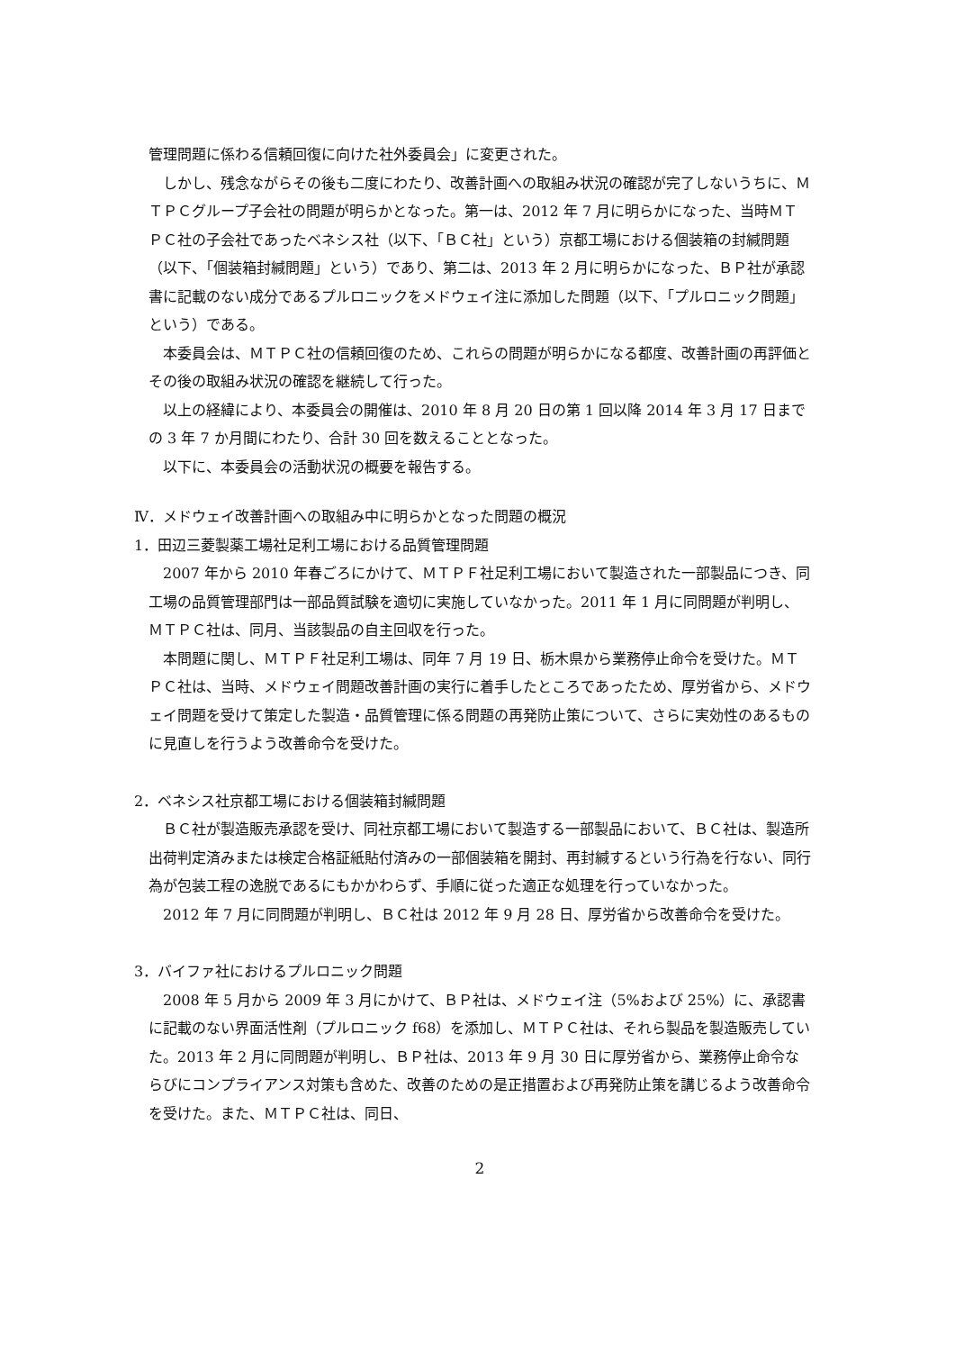管理問題に係わる信頼回復に向けた社外委員会」に変更された。
しかし、残念ながらその後も二度にわたり、改善計画への取組み状況の確認が完了しないうちに、ＭＴＰＣグループ子会社の問題が明らかとなった。第一は、2012 年 7 月に明らかになった、当時ＭＴＰＣ社の子会社であったベネシス社（以下、「ＢＣ社」という）京都工場における個装箱の封緘問題（以下、「個装箱封緘問題」という）であり、第二は、2013 年 2 月に明らかになった、ＢＰ社が承認書に記載のない成分であるプルロニックをメドウェイ注に添加した問題（以下、「プルロニック問題」という）である。
本委員会は、ＭＴＰＣ社の信頼回復のため、これらの問題が明らかになる都度、改善計画の再評価とその後の取組み状況の確認を継続して行った。
以上の経緯により、本委員会の開催は、2010 年 8 月 20 日の第 1 回以降 2014 年 3 月 17 日までの 3 年 7 か月間にわたり、合計 30 回を数えることとなった。
以下に、本委員会の活動状況の概要を報告する。
Ⅳ．メドウェイ改善計画への取組み中に明らかとなった問題の概況
1．田辺三菱製薬工場社足利工場における品質管理問題
2007 年から 2010 年春ごろにかけて、ＭＴＰＦ社足利工場において製造された一部製品につき、同工場の品質管理部門は一部品質試験を適切に実施していなかった。2011 年 1 月に同問題が判明し、ＭＴＰＣ社は、同月、当該製品の自主回収を行った。
本問題に関し、ＭＴＰＦ社足利工場は、同年 7 月 19 日、栃木県から業務停止命令を受けた。ＭＴＰＣ社は、当時、メドウェイ問題改善計画の実行に着手したところであったため、厚労省から、メドウェイ問題を受けて策定した製造・品質管理に係る問題の再発防止策について、さらに実効性のあるものに見直しを行うよう改善命令を受けた。
2．ベネシス社京都工場における個装箱封緘問題
ＢＣ社が製造販売承認を受け、同社京都工場において製造する一部製品において、ＢＣ社は、製造所出荷判定済みまたは検定合格証紙貼付済みの一部個装箱を開封、再封緘するという行為を行ない、同行為が包装工程の逸脱であるにもかかわらず、手順に従った適正な処理を行っていなかった。
2012 年 7 月に同問題が判明し、ＢＣ社は 2012 年 9 月 28 日、厚労省から改善命令を受けた。
3．バイファ社におけるプルロニック問題
2008 年 5 月から 2009 年 3 月にかけて、ＢＰ社は、メドウェイ注（5%および 25%）に、承認書に記載のない界面活性剤（プルロニック f68）を添加し、ＭＴＰＣ社は、それら製品を製造販売していた。2013 年 2 月に同問題が判明し、ＢＰ社は、2013 年 9 月 30 日に厚労省から、業務停止命令ならびにコンプライアンス対策も含めた、改善のための是正措置および再発防止策を講じるよう改善命令を受けた。また、ＭＴＰＣ社は、同日、
2